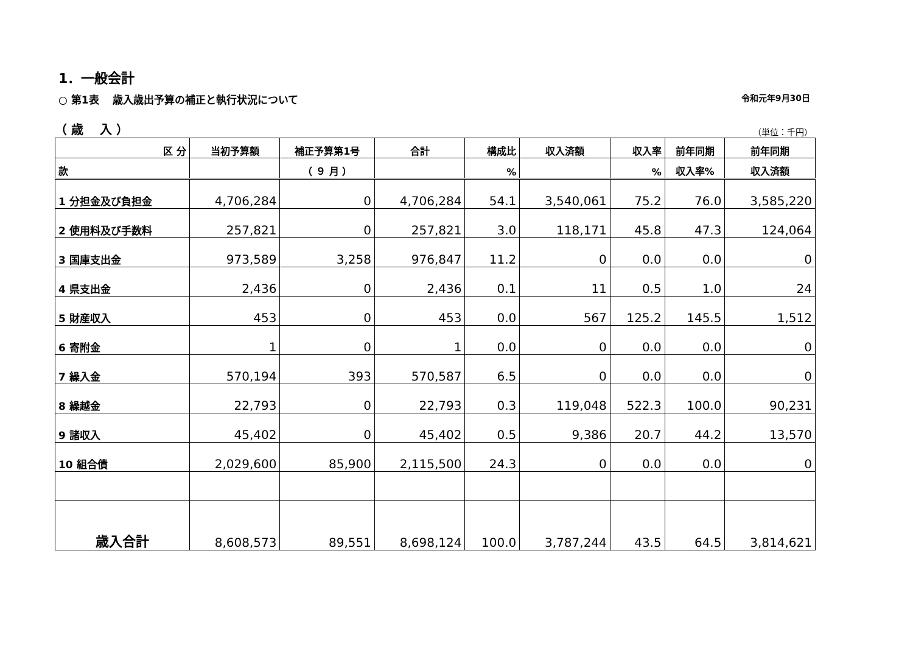1．一般会計
○ 第1表　 歳入歳出予算の補正と執行状況について 令和元年9月30日
（ 歳　 入 ） （単位：千円）
| 区 分 | 当初予算額 | 補正予算第1号 | 合計 | 構成比 | 収入済額 | 収入率 | 前年同期 | 前年同期 |
| --- | --- | --- | --- | --- | --- | --- | --- | --- |
| 款 | | （ ９ 月 ） | | % | | % | 収入率% | 収入済額 |
| 1 分担金及び負担金 | 4,706,284 | 0 | 4,706,284 | 54.1 | 3,540,061 | 75.2 | 76.0 | 3,585,220 |
| 2 使用料及び手数料 | 257,821 | 0 | 257,821 | 3.0 | 118,171 | 45.8 | 47.3 | 124,064 |
| 3 国庫支出金 | 973,589 | 3,258 | 976,847 | 11.2 | 0 | 0.0 | 0.0 | 0 |
| 4 県支出金 | 2,436 | 0 | 2,436 | 0.1 | 11 | 0.5 | 1.0 | 24 |
| 5 財産収入 | 453 | 0 | 453 | 0.0 | 567 | 125.2 | 145.5 | 1,512 |
| 6 寄附金 | 1 | 0 | 1 | 0.0 | 0 | 0.0 | 0.0 | 0 |
| 7 繰入金 | 570,194 | 393 | 570,587 | 6.5 | 0 | 0.0 | 0.0 | 0 |
| 8 繰越金 | 22,793 | 0 | 22,793 | 0.3 | 119,048 | 522.3 | 100.0 | 90,231 |
| 9 諸収入 | 45,402 | 0 | 45,402 | 0.5 | 9,386 | 20.7 | 44.2 | 13,570 |
| 10 組合債 | 2,029,600 | 85,900 | 2,115,500 | 24.3 | 0 | 0.0 | 0.0 | 0 |
| 歳入合計 | 8,608,573 | 89,551 | 8,698,124 | 100.0 | 3,787,244 | 43.5 | 64.5 | 3,814,621 |